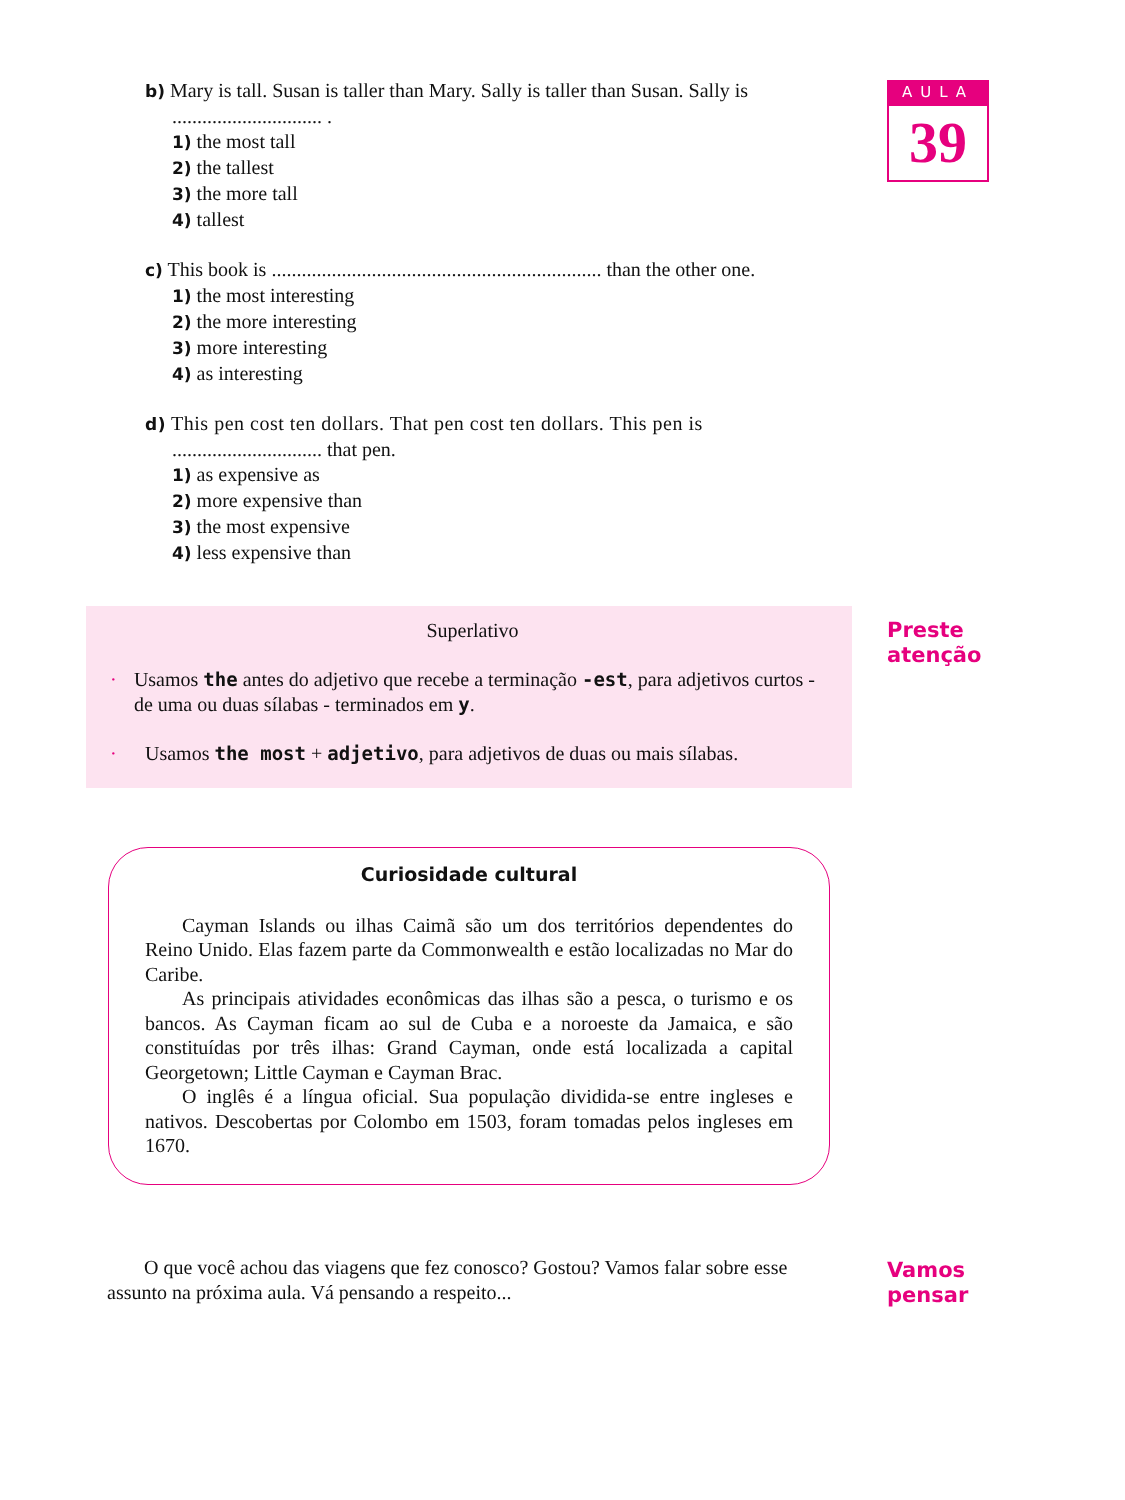AULA
39
b) Mary is tall. Susan is taller than Mary. Sally is taller than Susan. Sally is
.............................. .
1) the most tall
2) the tallest
3) the more tall
4) tallest
c) This book is .................................................................. than the other one.
1) the most interesting
2) the more interesting
3) more interesting
4) as interesting
d) This pen cost ten dollars. That pen cost ten dollars. This pen is
.............................. that pen.
1) as expensive as
2) more expensive than
3) the most expensive
4) less expensive than
Superlativo
· Usamos the antes do adjetivo que recebe a terminação -est, para adjetivos curtos - de uma ou duas sílabas - terminados em y.
· Usamos the most + adjetivo, para adjetivos de duas ou mais sílabas.
Preste
atenção
Curiosidade cultural
Cayman Islands ou ilhas Caimã são um dos territórios dependentes do Reino Unido. Elas fazem parte da Commonwealth e estão localizadas no Mar do Caribe.
As principais atividades econômicas das ilhas são a pesca, o turismo e os bancos. As Cayman ficam ao sul de Cuba e a noroeste da Jamaica, e são constituídas por três ilhas: Grand Cayman, onde está localizada a capital Georgetown; Little Cayman e Cayman Brac.
O inglês é a língua oficial. Sua população dividida-se entre ingleses e nativos. Descobertas por Colombo em 1503, foram tomadas pelos ingleses em 1670.
O que você achou das viagens que fez conosco? Gostou? Vamos falar sobre esse assunto na próxima aula. Vá pensando a respeito...
Vamos
pensar